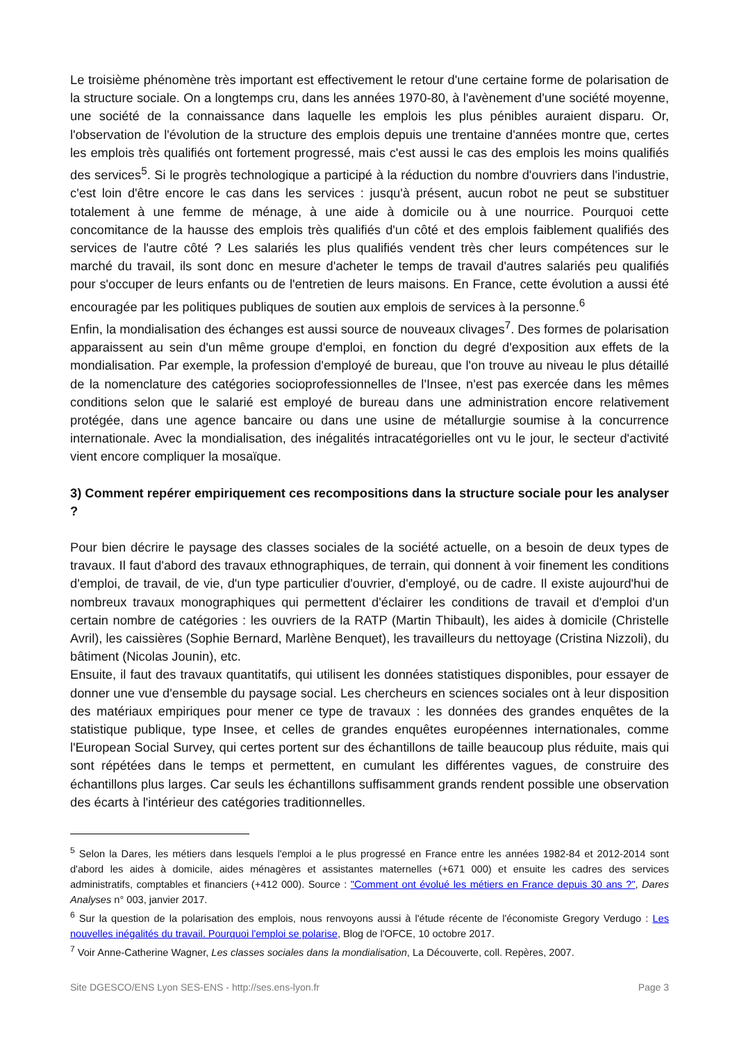Le troisième phénomène très important est effectivement le retour d'une certaine forme de polarisation de la structure sociale. On a longtemps cru, dans les années 1970-80, à l'avènement d'une société moyenne, une société de la connaissance dans laquelle les emplois les plus pénibles auraient disparu. Or, l'observation de l'évolution de la structure des emplois depuis une trentaine d'années montre que, certes les emplois très qualifiés ont fortement progressé, mais c'est aussi le cas des emplois les moins qualifiés des services<sup>5</sup>. Si le progrès technologique a participé à la réduction du nombre d'ouvriers dans l'industrie, c'est loin d'être encore le cas dans les services : jusqu'à présent, aucun robot ne peut se substituer totalement à une femme de ménage, à une aide à domicile ou à une nourrice. Pourquoi cette concomitance de la hausse des emplois très qualifiés d'un côté et des emplois faiblement qualifiés des services de l'autre côté ? Les salariés les plus qualifiés vendent très cher leurs compétences sur le marché du travail, ils sont donc en mesure d'acheter le temps de travail d'autres salariés peu qualifiés pour s'occuper de leurs enfants ou de l'entretien de leurs maisons. En France, cette évolution a aussi été encouragée par les politiques publiques de soutien aux emplois de services à la personne.<sup>6</sup>
Enfin, la mondialisation des échanges est aussi source de nouveaux clivages<sup>7</sup>. Des formes de polarisation apparaissent au sein d'un même groupe d'emploi, en fonction du degré d'exposition aux effets de la mondialisation. Par exemple, la profession d'employé de bureau, que l'on trouve au niveau le plus détaillé de la nomenclature des catégories socioprofessionnelles de l'Insee, n'est pas exercée dans les mêmes conditions selon que le salarié est employé de bureau dans une administration encore relativement protégée, dans une agence bancaire ou dans une usine de métallurgie soumise à la concurrence internationale. Avec la mondialisation, des inégalités intracatégorielles ont vu le jour, le secteur d'activité vient encore compliquer la mosaïque.
3) Comment repérer empiriquement ces recompositions dans la structure sociale pour les analyser ?
Pour bien décrire le paysage des classes sociales de la société actuelle, on a besoin de deux types de travaux. Il faut d'abord des travaux ethnographiques, de terrain, qui donnent à voir finement les conditions d'emploi, de travail, de vie, d'un type particulier d'ouvrier, d'employé, ou de cadre. Il existe aujourd'hui de nombreux travaux monographiques qui permettent d'éclairer les conditions de travail et d'emploi d'un certain nombre de catégories : les ouvriers de la RATP (Martin Thibault), les aides à domicile (Christelle Avril), les caissières (Sophie Bernard, Marlène Benquet), les travailleurs du nettoyage (Cristina Nizzoli), du bâtiment (Nicolas Jounin), etc.
Ensuite, il faut des travaux quantitatifs, qui utilisent les données statistiques disponibles, pour essayer de donner une vue d'ensemble du paysage social. Les chercheurs en sciences sociales ont à leur disposition des matériaux empiriques pour mener ce type de travaux : les données des grandes enquêtes de la statistique publique, type Insee, et celles de grandes enquêtes européennes internationales, comme l'European Social Survey, qui certes portent sur des échantillons de taille beaucoup plus réduite, mais qui sont répétées dans le temps et permettent, en cumulant les différentes vagues, de construire des échantillons plus larges. Car seuls les échantillons suffisamment grands rendent possible une observation des écarts à l'intérieur des catégories traditionnelles.
<sup>5</sup> Selon la Dares, les métiers dans lesquels l'emploi a le plus progressé en France entre les années 1982-84 et 2012-2014 sont d'abord les aides à domicile, aides ménagères et assistantes maternelles (+671 000) et ensuite les cadres des services administratifs, comptables et financiers (+412 000). Source : "Comment ont évolué les métiers en France depuis 30 ans ?", Dares Analyses n° 003, janvier 2017.
<sup>6</sup> Sur la question de la polarisation des emplois, nous renvoyons aussi à l'étude récente de l'économiste Gregory Verdugo : Les nouvelles inégalités du travail. Pourquoi l'emploi se polarise, Blog de l'OFCE, 10 octobre 2017.
<sup>7</sup> Voir Anne-Catherine Wagner, Les classes sociales dans la mondialisation, La Découverte, coll. Repères, 2007.
Site DGESCO/ENS Lyon SES-ENS - http://ses.ens-lyon.fr Page 3